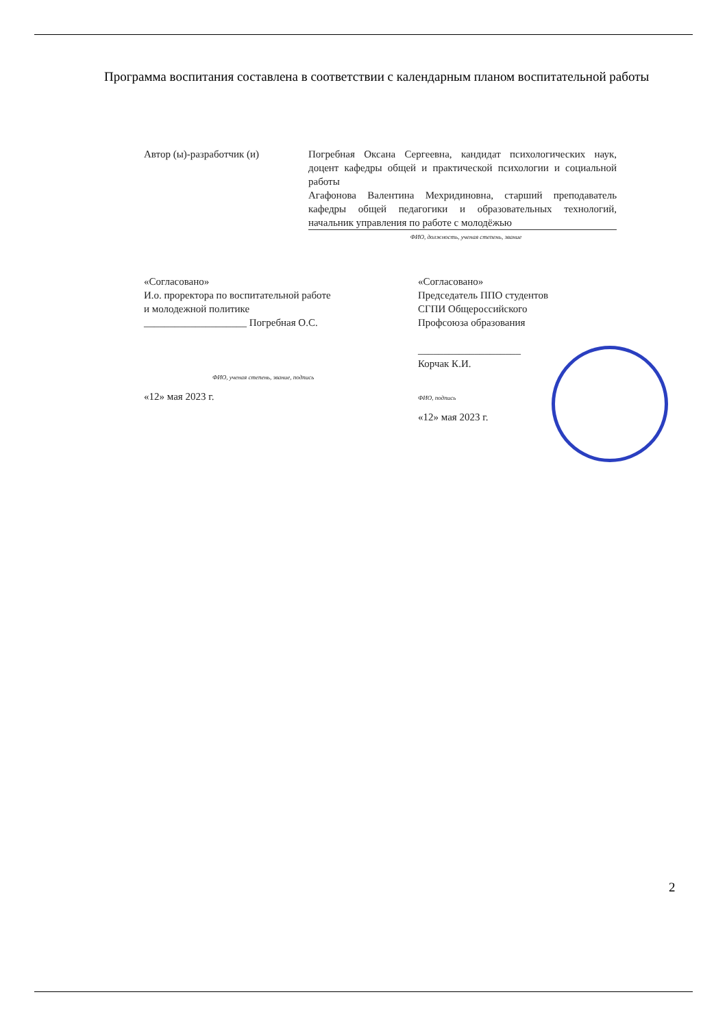Программа воспитания составлена в соответствии с календарным планом воспитательной работы
Автор (ы)-разработчик (и) Погребная Оксана Сергеевна, кандидат психологических наук, доцент кафедры общей и практической психологии и социальной работы
Агафонова Валентина Мехридиновна, старший преподаватель кафедры общей педагогики и образовательных технологий, начальник управления по работе с молодёжью
ФИО, должность, ученая степень, звание
«Согласовано»
И.о. проректора по воспитательной работе
и молодежной политике
____________________ Погребная О.С.
ФИО, ученая степень, звание, подпись
«12» мая 2023 г.
«Согласовано»
Председатель ППО студентов
СГПИ Общероссийского
Профсоюза образования
____________________
Корчак К.И.
ФИО, подпись
«12» мая 2023 г.
2